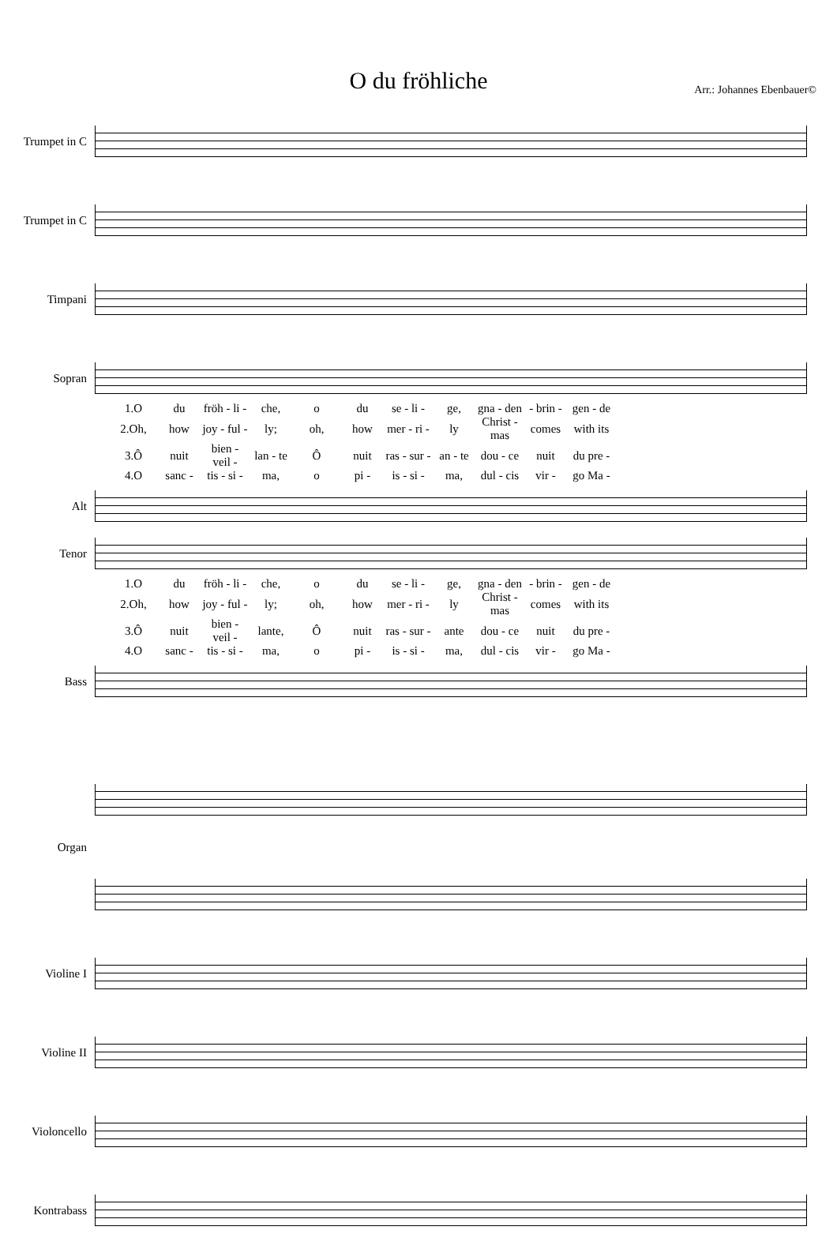O du fröhliche
Arr.: Johannes Ebenbauer©
Trumpet in C
Trumpet in C
Timpani
Sopran
| 1.O | du | fröh - li - | che, | o | du | se - li - | ge, | gna - den | - brin - | gen - de |
| 2.Oh, | how | joy - ful - | ly; | oh, | how | mer - ri - | ly | Christ - mas | comes | with its |
| 3.Ô | nuit | bien - veil - | lan - te | Ô | nuit | ras - sur - | an - te | dou - ce | nuit | du pre - |
| 4.O | sanc - | tis - si - | ma, | o | pi - | is - si - | ma, | dul - cis | vir - | go Ma - |
Alt
Tenor
| 1.O | du | fröh - li - | che, | o | du | se - li - | ge, | gna - den | - brin - | gen - de |
| 2.Oh, | how | joy - ful - | ly; | oh, | how | mer - ri - | ly | Christ - mas | comes | with its |
| 3.Ô | nuit | bien - veil - | lante, | Ô | nuit | ras - sur - | ante | dou - ce | nuit | du pre - |
| 4.O | sanc - | tis - si - | ma, | o | pi - | is - si - | ma, | dul - cis | vir - | go Ma - |
Bass
Organ
Violine I
Violine II
Violoncello
Kontrabass